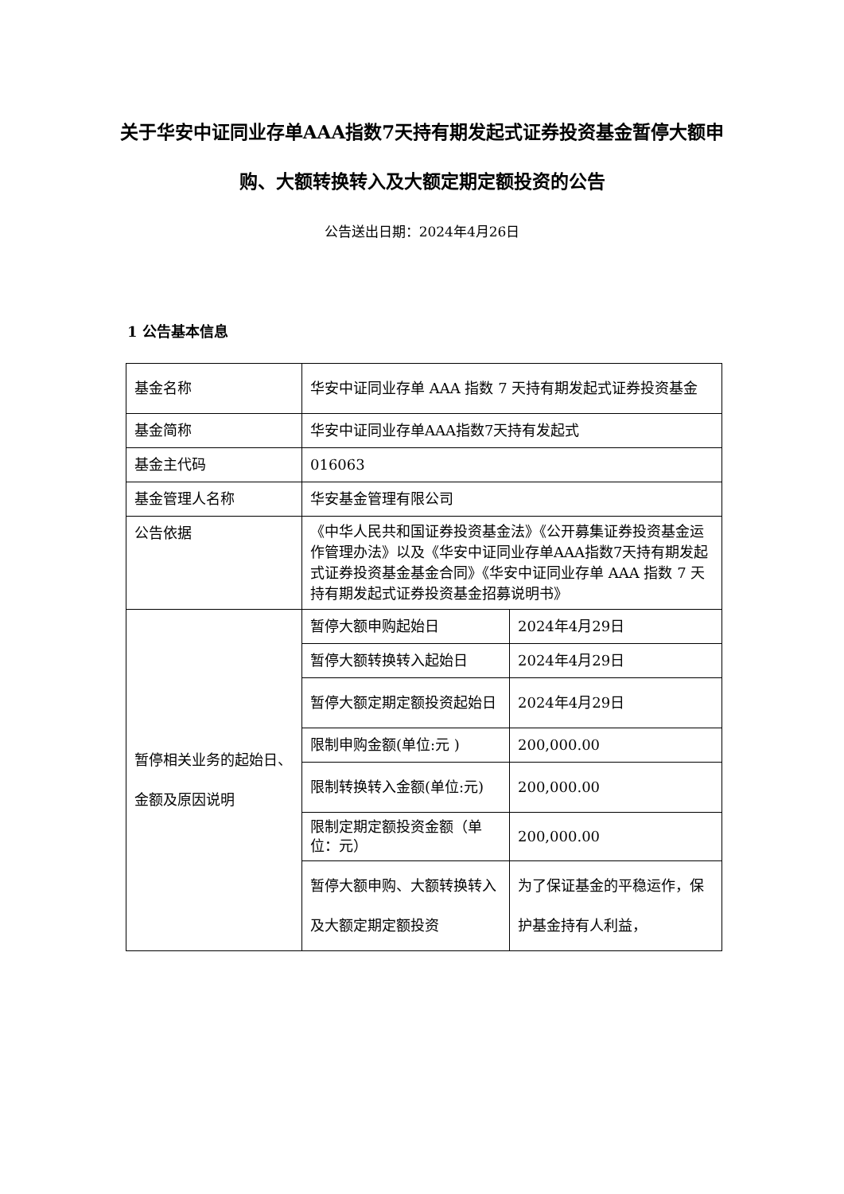关于华安中证同业存单AAA指数7天持有期发起式证券投资基金暂停大额申购、大额转换转入及大额定期定额投资的公告
公告送出日期：2024年4月26日
1 公告基本信息
| 基金名称 | 华安中证同业存单 AAA 指数 7 天持有期发起式证券投资基金 | |
| 基金简称 | 华安中证同业存单AAA指数7天持有发起式 | |
| 基金主代码 | 016063 | |
| 基金管理人名称 | 华安基金管理有限公司 | |
| 公告依据 | 《中华人民共和国证券投资基金法》《公开募集证券投资基金运作管理办法》以及《华安中证同业存单AAA指数7天持有期发起式证券投资基金基金合同》《华安中证同业存单 AAA 指数 7 天持有期发起式证券投资基金招募说明书》 | |
| 暂停相关业务的起始日、金额及原因说明 | 暂停大额申购起始日 | 2024年4月29日 |
| | 暂停大额转换转入起始日 | 2024年4月29日 |
| | 暂停大额定期定额投资起始日 | 2024年4月29日 |
| | 限制申购金额(单位:元 ) | 200,000.00 |
| | 限制转换转入金额(单位:元) | 200,000.00 |
| | 限制定期定额投资金额（单位：元） | 200,000.00 |
| | 暂停大额申购、大额转换转入及大额定期定额投资 | 为了保证基金的平稳运作，保护基金持有人利益， |